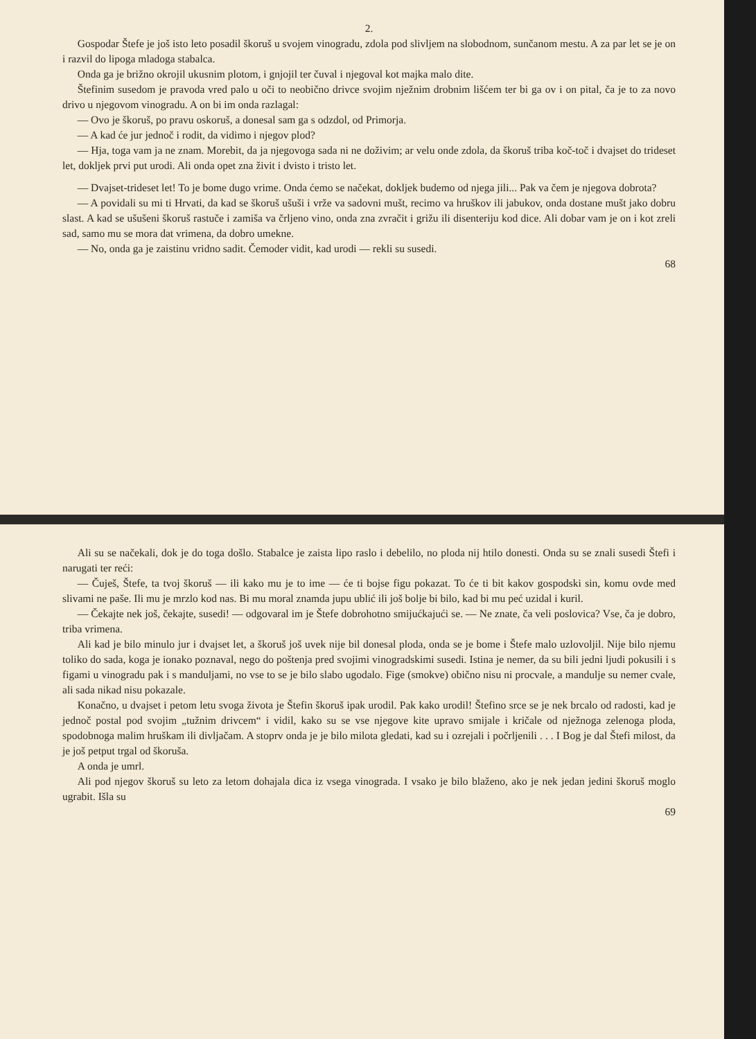2.
Gospodar Štefe je još isto leto posadil škoruš u svojem vinogradu, zdola pod slivljem na slobodnom, sunčanom mestu. A za par let se je on i razvil do lipoga mladoga stabalca.
Onda ga je brižno okrojil ukusnim plotom, i gnjojil ter čuval i njegoval kot majka malo dite.
Štefinim susedom je pravoda vred palo u oči to neobično drivce svojim nježnim drobnim lišćem ter bi ga ov i on pital, ča je to za novo drivo u njegovom vinogradu. A on bi im onda razlagal:
— Ovo je škoruš, po pravu oskoruš, a donesal sam ga s odzdol, od Primorja.
— A kad će jur jednoč i rodit, da vidimo i njegov plod?
— Hja, toga vam ja ne znam. Morebit, da ja njegovoga sada ni ne doživim; ar velu onde zdola, da škoruš triba koč-toč i dvajset do trideset let, dokljek prvi put urodi. Ali onda opet zna živit i dvisto i tristo let.
— Dvajset-trideset let! To je bome dugo vrime. Onda ćemo se načekat, dokljek budemo od njega jili... Pak va čem je njegova dobrota?
— A povidali su mi ti Hrvati, da kad se škoruš ušuši i vrže va sadovni mušt, recimo va hruškov ili jabukov, onda dostane mušt jako dobru slast. A kad se ušušeni škoruš rastuče i zamiša va črljeno vino, onda zna zvračit i grižu ili disenteriju kod dice. Ali dobar vam je on i kot zreli sad, samo mu se mora dat vrimena, da dobro umekne.
— No, onda ga je zaistinu vridno sadit. Čemoder vidit, kad urodi — rekli su susedi.
68
Ali su se načekali, dok je do toga došlo. Stabalce je zaista lipo raslo i debelilo, no ploda nij htilo donesti. Onda su se znali susedi Štefi i narugati ter reći:
— Čuješ, Štefe, ta tvoj škoruš — ili kako mu je to ime — će ti bojse figu pokazat. To će ti bit kakov gospodski sin, komu ovde med slivami ne paše. Ili mu je mrzlo kod nas. Bi mu moral znamda jupu ublić ili još bolje bi bilo, kad bi mu peć uzidal i kuril.
— Čekajte nek još, čekajte, susedi! — odgovaral im je Štefe dobrohotno smijućkajući se. — Ne znate, ča veli poslovica? Vse, ča je dobro, triba vrimena.
Ali kad je bilo minulo jur i dvajset let, a škoruš još uvek nije bil donesal ploda, onda se je bome i Štefe malo uzlovoljil. Nije bilo njemu toliko do sada, koga je ionako poznaval, nego do poštenja pred svojimi vinogradskimi susedi. Istina je nemer, da su bili jedni ljudi pokusili i s figami u vinogradu pak i s manduljami, no vse to se je bilo slabo ugodalo. Fige (smokve) obično nisu ni procvale, a mandulje su nemer cvale, ali sada nikad nisu pokazale.
Konačno, u dvajset i petom letu svoga života je Štefin škoruš ipak urodil. Pak kako urodil! Štefino srce se je nek brcalo od radosti, kad je jednoč postal pod svojim „tužnim drivcem“ i vidil, kako su se vse njegove kite upravo smijale i kričale od nježnoga zelenoga ploda, spodobnoga malim hruškam ili divljačam. A stoprv onda je je bilo milota gledati, kad su i ozrejali i počrljenili . . . I Bog je dal Štefi milost, da je još petput trgal od škoruša.
A onda je umrl.
Ali pod njegov škoruš su leto za letom dohajala dica iz vsega vinograda. I vsako je bilo blaženo, ako je nek jedan jedini škoruš moglo ugrabit. Išla su
69